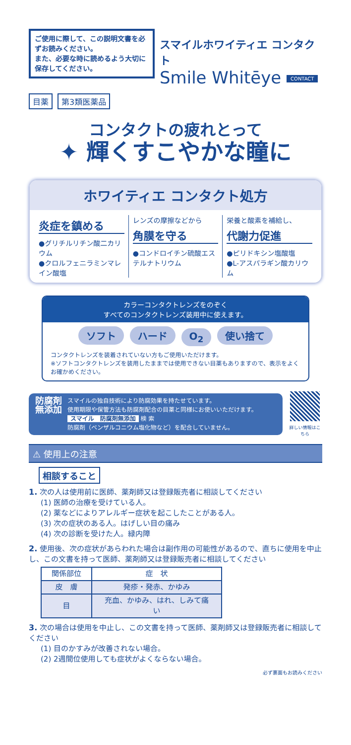ご使用に際して、この説明文書を必ずお読みください。
また、必要な時に読めるよう大切に保存してください。
スマイルホワイティエ コンタクト
Smile Whitēye CONTACT
目薬 第3類医薬品
コンタクトの疲れとって
✦ 輝くすこやかな瞳に
ホワイティエ コンタクト処方
炎症を鎮める
●グリチルリチン酸二カリウム
●クロルフェニラミンマレイン酸塩
レンズの摩擦などから
角膜を守る
●コンドロイチン硫酸エステルナトリウム
栄養と酸素を補給し、
代謝力促進
●ピリドキシン塩酸塩
●L-アスパラギン酸カリウム
カラーコンタクトレンズをのぞく
すべてのコンタクトレンズ装用中に使えます。
ソフト ハード O<sub>2</sub> 使い捨て
コンタクトレンズを装着されていない方もご使用いただけます。
※ソフトコンタクトレンズを装用したままでは使用できない目薬もありますので、表示をよくお確かめください。
防腐剤 無添加
スマイルの独自技術により防腐効果を持たせています。
使用期限や保管方法も防腐剤配合の目薬と同様にお使いいただけます。
スマイル　防腐剤無添加 検 索
防腐剤（ベンザルコニウム塩化物など）を配合していません。
詳しい情報はこちら
⚠ 使用上の注意
相談すること
1. 次の人は使用前に医師、薬剤師又は登録販売者に相談してください
(1) 医師の治療を受けている人。
(2) 薬などによりアレルギー症状を起こしたことがある人。
(3) 次の症状のある人。はげしい目の痛み
(4) 次の診断を受けた人。緑内障
2. 使用後、次の症状があらわれた場合は副作用の可能性があるので、直ちに使用を中止し、この文書を持って医師、薬剤師又は登録販売者に相談してください
| 関係部位 | 症 状 |
| --- | --- |
| 皮 膚 | 発疹・発赤、かゆみ |
| 目 | 充血、かゆみ、はれ、しみて痛い |
3. 次の場合は使用を中止し、この文書を持って医師、薬剤師又は登録販売者に相談してください
(1) 目のかすみが改善されない場合。
(2) 2週間位使用しても症状がよくならない場合。
必ず裏面もお読みください